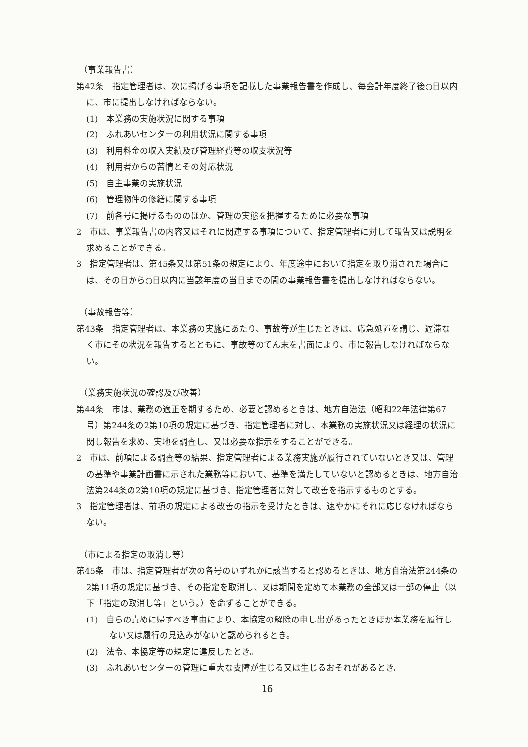（事業報告書）
第42条　指定管理者は、次に掲げる事項を記載した事業報告書を作成し、毎会計年度終了後○日以内に、市に提出しなければならない。
(1)　本業務の実施状況に関する事項
(2)　ふれあいセンターの利用状況に関する事項
(3)　利用料金の収入実績及び管理経費等の収支状況等
(4)　利用者からの苦情とその対応状況
(5)　自主事業の実施状況
(6)　管理物件の修繕に関する事項
(7)　前各号に掲げるもののほか、管理の実態を把握するために必要な事項
2　市は、事業報告書の内容又はそれに関連する事項について、指定管理者に対して報告又は説明を求めることができる。
3　指定管理者は、第45条又は第51条の規定により、年度途中において指定を取り消された場合には、その日から○日以内に当該年度の当日までの間の事業報告書を提出しなければならない。
（事故報告等）
第43条　指定管理者は、本業務の実施にあたり、事故等が生じたときは、応急処置を講じ、遅滞なく市にその状況を報告するとともに、事故等のてん末を書面により、市に報告しなければならない。
（業務実施状況の確認及び改善）
第44条　市は、業務の適正を期するため、必要と認めるときは、地方自治法（昭和22年法律第67号）第244条の2第10項の規定に基づき、指定管理者に対し、本業務の実施状況又は経理の状況に関し報告を求め、実地を調査し、又は必要な指示をすることができる。
2　市は、前項による調査等の結果、指定管理者による業務実施が履行されていないとき又は、管理の基準や事業計画書に示された業務等において、基準を満たしていないと認めるときは、地方自治法第244条の2第10項の規定に基づき、指定管理者に対して改善を指示するものとする。
3　指定管理者は、前項の規定による改善の指示を受けたときは、速やかにそれに応じなければならない。
（市による指定の取消し等）
第45条　市は、指定管理者が次の各号のいずれかに該当すると認めるときは、地方自治法第244条の2第11項の規定に基づき、その指定を取消し、又は期間を定めて本業務の全部又は一部の停止（以下「指定の取消し等」という。）を命ずることができる。
(1)　自らの責めに帰すべき事由により、本協定の解除の申し出があったときほか本業務を履行しない又は履行の見込みがないと認められるとき。
(2)　法令、本協定等の規定に違反したとき。
(3)　ふれあいセンターの管理に重大な支障が生じる又は生じるおそれがあるとき。
16